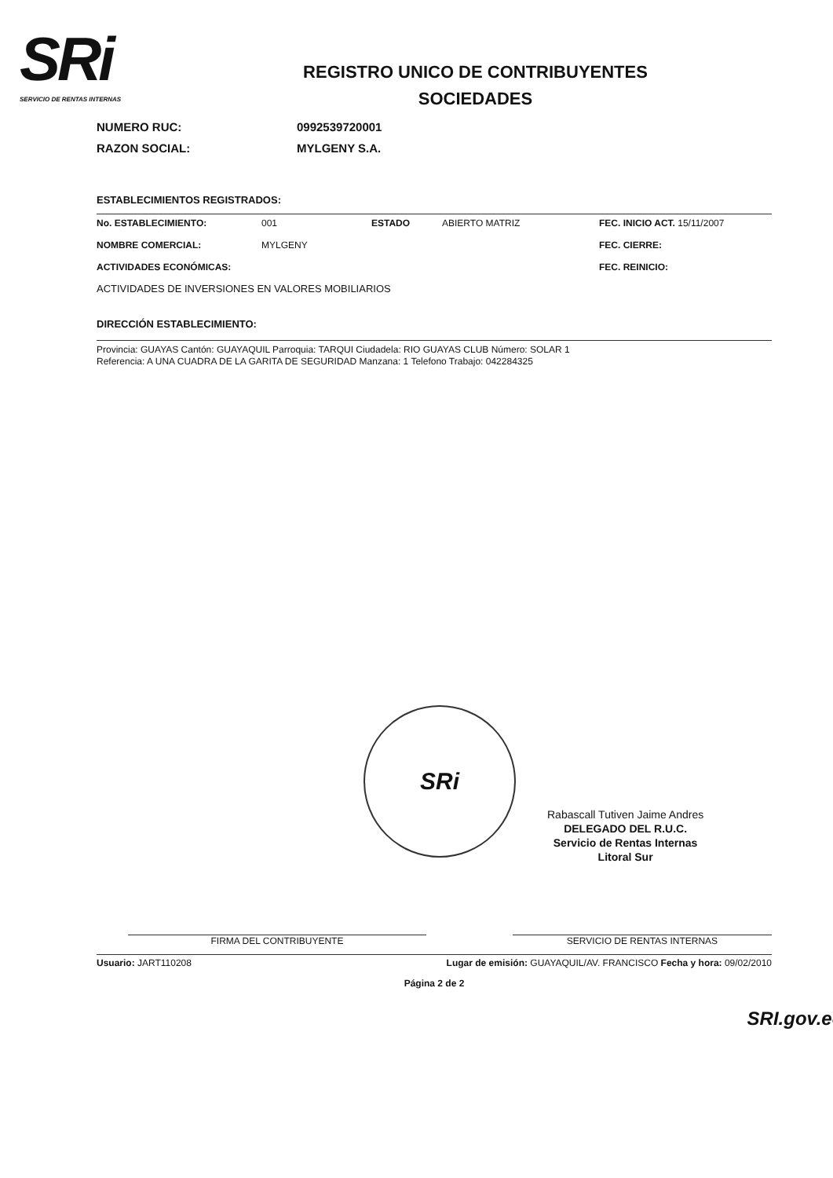SRi
SERVICIO DE RENTAS INTERNAS
REGISTRO UNICO DE CONTRIBUYENTES
SOCIEDADES
NUMERO RUC: 0992539720001
RAZON SOCIAL: MYLGENY S.A.
ESTABLECIMIENTOS REGISTRADOS:
No. ESTABLECIMIENTO:
001
ESTADO
ABIERTO MATRIZ
FEC. INICIO ACT. 15/11/2007
NOMBRE COMERCIAL:
MYLGENY
FEC. CIERRE:
ACTIVIDADES ECONÓMICAS:
FEC. REINICIO:
ACTIVIDADES DE INVERSIONES EN VALORES MOBILIARIOS
DIRECCIÓN ESTABLECIMIENTO:
Provincia: GUAYAS Cantón: GUAYAQUIL Parroquia: TARQUI Ciudadela: RIO GUAYAS CLUB Número: SOLAR 1
Referencia: A UNA CUADRA DE LA GARITA DE SEGURIDAD Manzana: 1 Telefono Trabajo: 042284325
SRi
Rabascall Tutiven Jaime Andres
DELEGADO DEL R.U.C.
Servicio de Rentas Internas
Litoral Sur
FIRMA DEL CONTRIBUYENTE SERVICIO DE RENTAS INTERNAS
Usuario: JART110208 Lugar de emisión: GUAYAQUIL/AV. FRANCISCO Fecha y hora: 09/02/2010
Página 2 de 2
SRI.gov.ec